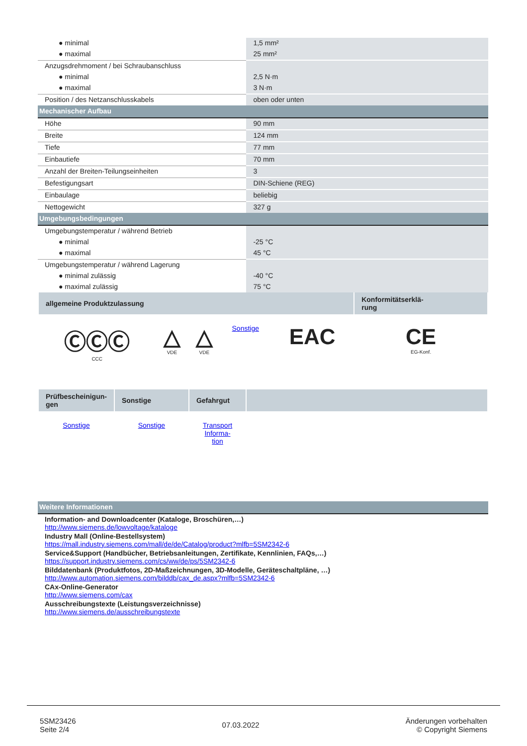| ● minimal | 1,5 mm² |
| ● maximal | 25 mm² |
| Anzugsdrehmoment / bei Schraubanschluss | |
| ● minimal | 2,5 N·m |
| ● maximal | 3 N·m |
| Position / des Netzanschlusskabels | oben oder unten |
| Mechanischer Aufbau | |
| Höhe | 90 mm |
| Breite | 124 mm |
| Tiefe | 77 mm |
| Einbautiefe | 70 mm |
| Anzahl der Breiten-Teilungseinheiten | 3 |
| Befestigungsart | DIN-Schiene (REG) |
| Einbaulage | beliebig |
| Nettogewicht | 327 g |
| Umgebungsbedingungen | |
| Umgebungstemperatur / während Betrieb | |
| ● minimal | -25 °C |
| ● maximal | 45 °C |
| Umgebungstemperatur / während Lagerung | |
| ● minimal zulässig | -40 °C |
| ● maximal zulässig | 75 °C |
| allgemeine Produktzulassung | | | | | Konformitätserklä- rung |
| --- | --- | --- | --- | --- | --- |
| ⒸⒸⒸ CCC | △ VDE | △ VDE | Sonstige | EAC | CE EG-Konf. |
| Prüfbescheinigun- gen | Sonstige | Gefahrgut | |
| --- | --- | --- | --- |
| Sonstige | Sonstige | Transport Informa- tion | |
| Weitere Informationen |
Information- and Downloadcenter (Kataloge, Broschüren,…)
http://www.siemens.de/lowvoltage/kataloge
Industry Mall (Online-Bestellsystem)
https://mall.industry.siemens.com/mall/de/de/Catalog/product?mlfb=5SM2342-6
Service&Support (Handbücher, Betriebsanleitungen, Zertifikate, Kennlinien, FAQs,…)
https://support.industry.siemens.com/cs/ww/de/ps/5SM2342-6
Bilddatenbank (Produktfotos, 2D-Maßzeichnungen, 3D-Modelle, Geräteschaltpläne, …)
http://www.automation.siemens.com/bilddb/cax_de.aspx?mlfb=5SM2342-6
CAx-Online-Generator
http://www.siemens.com/cax
Ausschreibungstexte (Leistungsverzeichnisse)
http://www.siemens.de/ausschreibungstexte
5SM23426
Seite 2/4
07.03.2022
Änderungen vorbehalten
© Copyright Siemens